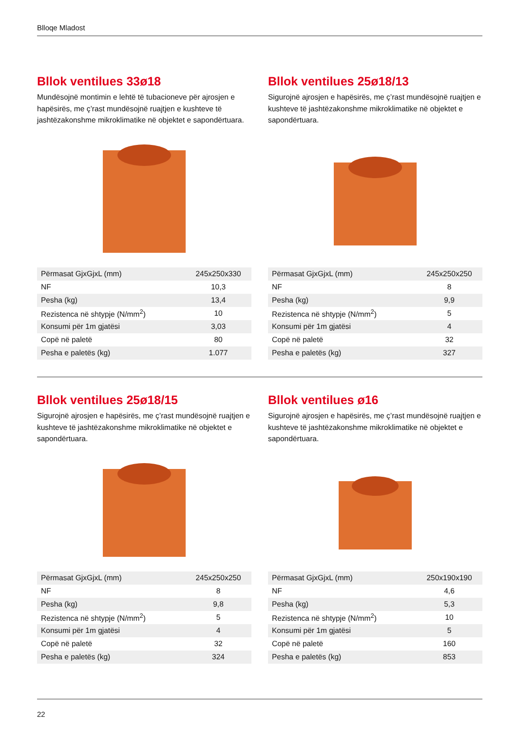Blloqe Mladost
Bllok ventilues 33ø18
Mundësojnë montimin e lehtë të tubacioneve për ajrosjen e hapësirës, me ç’rast mundësojnë ruajtjen e kushteve të jashtëzakonshme mikroklimatike në objektet e sapondërtuara.
| Përmasat GjxGjxL (mm) | 245x250x330 |
| NF | 10,3 |
| Pesha (kg) | 13,4 |
| Rezistenca në shtypje (N/mm<sup>2</sup>) | 10 |
| Konsumi për 1m gjatësi | 3,03 |
| Copë në paletë | 80 |
| Pesha e paletës (kg) | 1.077 |
Bllok ventilues 25ø18/13
Sigurojnë ajrosjen e hapësirës, me ç’rast mundësojnë ruajtjen e kushteve të jashtëzakonshme mikroklimatike në objektet e sapondërtuara.
| Përmasat GjxGjxL (mm) | 245x250x250 |
| NF | 8 |
| Pesha (kg) | 9,9 |
| Rezistenca në shtypje (N/mm<sup>2</sup>) | 5 |
| Konsumi për 1m gjatësi | 4 |
| Copë në paletë | 32 |
| Pesha e paletës (kg) | 327 |
Bllok ventilues 25ø18/15
Sigurojnë ajrosjen e hapësirës, me ç’rast mundësojnë ruajtjen e kushteve të jashtëzakonshme mikroklimatike në objektet e sapondërtuara.
| Përmasat GjxGjxL (mm) | 245x250x250 |
| NF | 8 |
| Pesha (kg) | 9,8 |
| Rezistenca në shtypje (N/mm<sup>2</sup>) | 5 |
| Konsumi për 1m gjatësi | 4 |
| Copë në paletë | 32 |
| Pesha e paletës (kg) | 324 |
Bllok ventilues ø16
Sigurojnë ajrosjen e hapësirës, me ç’rast mundësojnë ruajtjen e kushteve të jashtëzakonshme mikroklimatike në objektet e sapondërtuara.
| Përmasat GjxGjxL (mm) | 250x190x190 |
| NF | 4,6 |
| Pesha (kg) | 5,3 |
| Rezistenca në shtypje (N/mm<sup>2</sup>) | 10 |
| Konsumi për 1m gjatësi | 5 |
| Copë në paletë | 160 |
| Pesha e paletës (kg) | 853 |
22